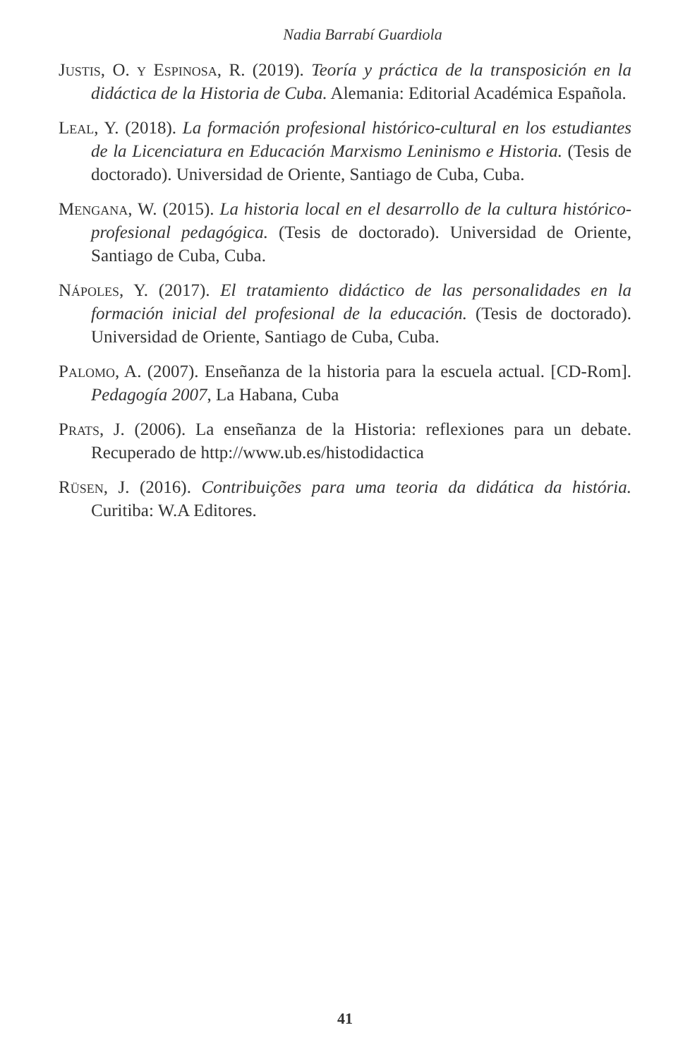Nadia Barrabí Guardiola
Justis, O. y Espinosa, R. (2019). Teoría y práctica de la transposición en la didáctica de la Historia de Cuba. Alemania: Editorial Académica Española.
Leal, Y. (2018). La formación profesional histórico-cultural en los estudiantes de la Licenciatura en Educación Marxismo Leninismo e Historia. (Tesis de doctorado). Universidad de Oriente, Santiago de Cuba, Cuba.
Mengana, W. (2015). La historia local en el desarrollo de la cultura histórico-profesional pedagógica. (Tesis de doctorado). Universidad de Oriente, Santiago de Cuba, Cuba.
Nápoles, Y. (2017). El tratamiento didáctico de las personalidades en la formación inicial del profesional de la educación. (Tesis de doctorado). Universidad de Oriente, Santiago de Cuba, Cuba.
Palomo, A. (2007). Enseñanza de la historia para la escuela actual. [CD-Rom]. Pedagogía 2007, La Habana, Cuba
Prats, J. (2006). La enseñanza de la Historia: reflexiones para un debate. Recuperado de http://www.ub.es/histodidactica
Rüsen, J. (2016). Contribuições para uma teoria da didática da história. Curitiba: W.A Editores.
41